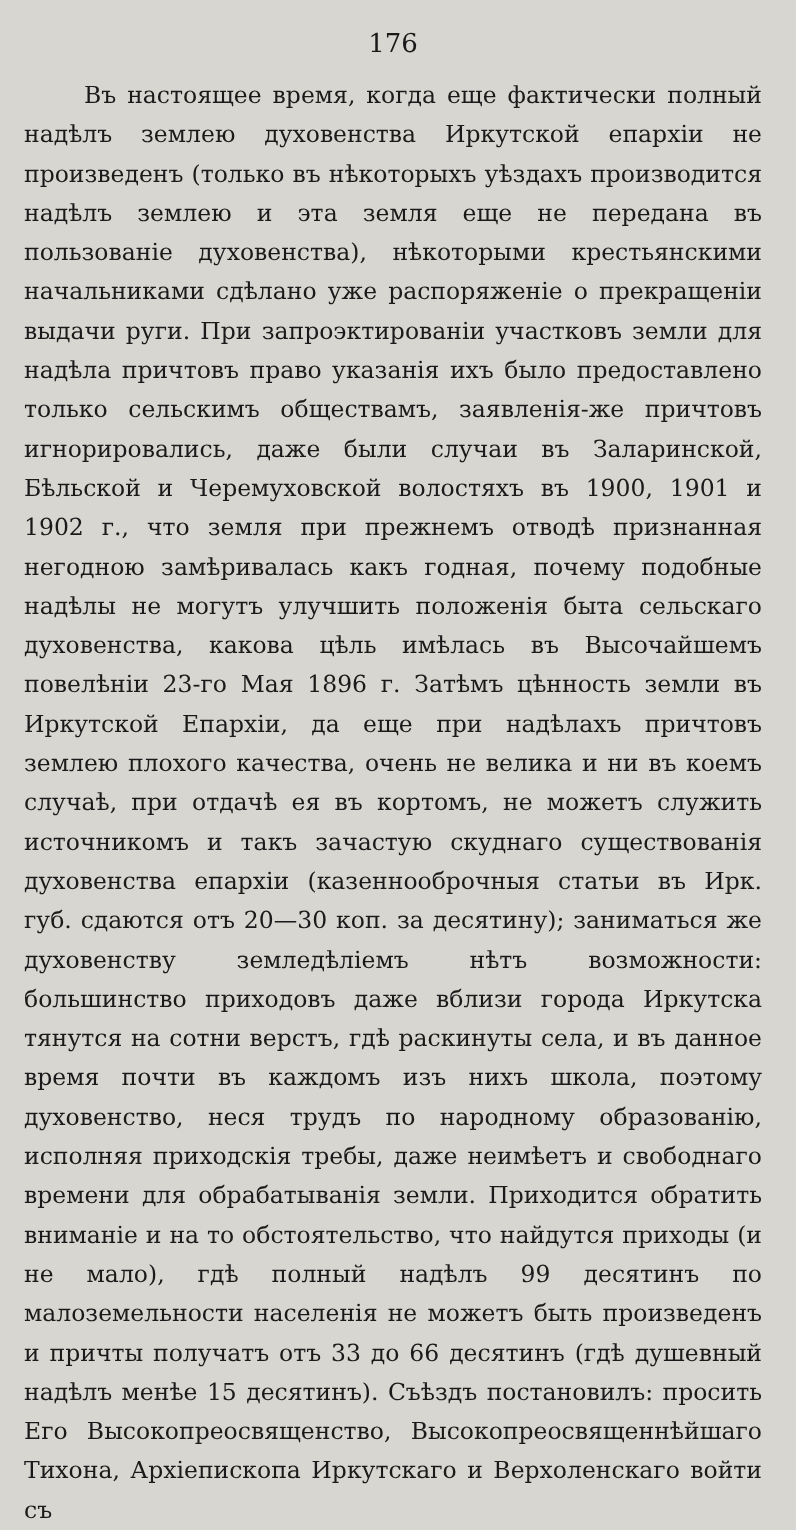176
Въ настоящее время, когда еще фактически полный надѣлъ землею духовенства Иркутской епархіи не произведенъ (только въ нѣкоторыхъ уѣздахъ производится надѣлъ землею и эта земля еще не передана въ пользованіе духовенства), нѣкоторыми крестьянскими начальниками сдѣлано уже распоряженіе о прекращеніи выдачи руги. При запроэктированіи участковъ земли для надѣла причтовъ право указанія ихъ было предоставлено только сельскимъ обществамъ, заявленія-же причтовъ игнорировались, даже были случаи въ Заларинской, Бѣльской и Черемуховской волостяхъ въ 1900, 1901 и 1902 г., что земля при прежнемъ отводѣ признанная негодною замѣривалась какъ годная, почему подобные надѣлы не могутъ улучшить положенія быта сельскаго духовенства, какова цѣль имѣлась въ Высочайшемъ повелѣніи 23-го Мая 1896 г. Затѣмъ цѣнность земли въ Иркутской Епархіи, да еще при надѣлахъ причтовъ землею плохого качества, очень не велика и ни въ коемъ случаѣ, при отдачѣ ея въ кортомъ, не можетъ служить источникомъ и такъ зачастую скуднаго существованія духовенства епархіи (казеннооброчныя статьи въ Ирк. губ. сдаются отъ 20—30 коп. за десятину); заниматься же духовенству земледѣліемъ нѣтъ возможности: большинство приходовъ даже вблизи города Иркутска тянутся на сотни верстъ, гдѣ раскинуты села, и въ данное время почти въ каждомъ изъ нихъ школа, поэтому духовенство, неся трудъ по народному образованію, исполняя приходскія требы, даже неимѣетъ и свободнаго времени для обрабатыванія земли. Приходится обратить вниманіе и на то обстоятельство, что найдутся приходы (и не мало), гдѣ полный надѣлъ 99 десятинъ по малоземельности населенія не можетъ быть произведенъ и причты получатъ отъ 33 до 66 десятинъ (гдѣ душевный надѣлъ менѣе 15 десятинъ). Съѣздъ постановилъ: просить Его Высокопреосвященство, Высокопреосвященнѣйшаго Тихона, Архіепископа Иркутскаго и Верхоленскаго войти съ